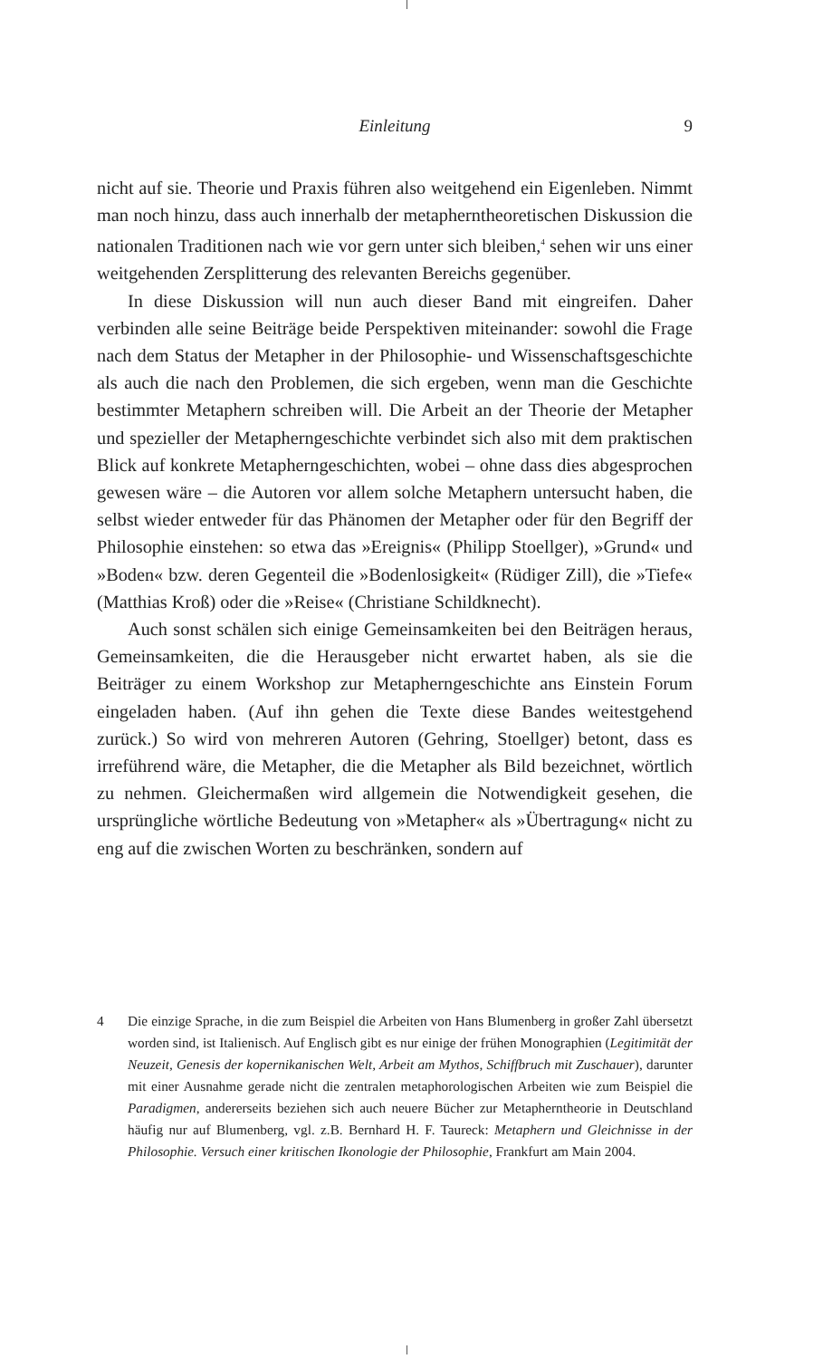Einleitung
9
nicht auf sie. Theorie und Praxis führen also weitgehend ein Eigenleben. Nimmt man noch hinzu, dass auch innerhalb der metapherntheoretischen Diskussion die nationalen Traditionen nach wie vor gern unter sich bleiben,<sup>4</sup> sehen wir uns einer weitgehenden Zersplitterung des relevanten Bereichs gegenüber.
In diese Diskussion will nun auch dieser Band mit eingreifen. Daher verbinden alle seine Beiträge beide Perspektiven miteinander: sowohl die Frage nach dem Status der Metapher in der Philosophie- und Wissenschaftsgeschichte als auch die nach den Problemen, die sich ergeben, wenn man die Geschichte bestimmter Metaphern schreiben will. Die Arbeit an der Theorie der Metapher und spezieller der Metapherngeschichte verbindet sich also mit dem praktischen Blick auf konkrete Metapherngeschichten, wobei – ohne dass dies abgesprochen gewesen wäre – die Autoren vor allem solche Metaphern untersucht haben, die selbst wieder entweder für das Phänomen der Metapher oder für den Begriff der Philosophie einstehen: so etwa das »Ereignis« (Philipp Stoellger), »Grund« und »Boden« bzw. deren Gegenteil die »Bodenlosigkeit« (Rüdiger Zill), die »Tiefe« (Matthias Kroß) oder die »Reise« (Christiane Schildknecht).
Auch sonst schälen sich einige Gemeinsamkeiten bei den Beiträgen heraus, Gemeinsamkeiten, die die Herausgeber nicht erwartet haben, als sie die Beiträger zu einem Workshop zur Metapherngeschichte ans Einstein Forum eingeladen haben. (Auf ihn gehen die Texte diese Bandes weitestgehend zurück.) So wird von mehreren Autoren (Gehring, Stoellger) betont, dass es irreführend wäre, die Metapher, die die Metapher als Bild bezeichnet, wörtlich zu nehmen. Gleichermaßen wird allgemein die Notwendigkeit gesehen, die ursprüngliche wörtliche Bedeutung von »Metapher« als »Übertragung« nicht zu eng auf die zwischen Worten zu beschränken, sondern auf
4 Die einzige Sprache, in die zum Beispiel die Arbeiten von Hans Blumenberg in großer Zahl übersetzt worden sind, ist Italienisch. Auf Englisch gibt es nur einige der frühen Monographien (Legitimität der Neuzeit, Genesis der kopernikanischen Welt, Arbeit am Mythos, Schiffbruch mit Zuschauer), darunter mit einer Ausnahme gerade nicht die zentralen metaphorologischen Arbeiten wie zum Beispiel die Paradigmen, andererseits beziehen sich auch neuere Bücher zur Metapherntheorie in Deutschland häufig nur auf Blumenberg, vgl. z.B. Bernhard H. F. Taureck: Metaphern und Gleichnisse in der Philosophie. Versuch einer kritischen Ikonologie der Philosophie, Frankfurt am Main 2004.